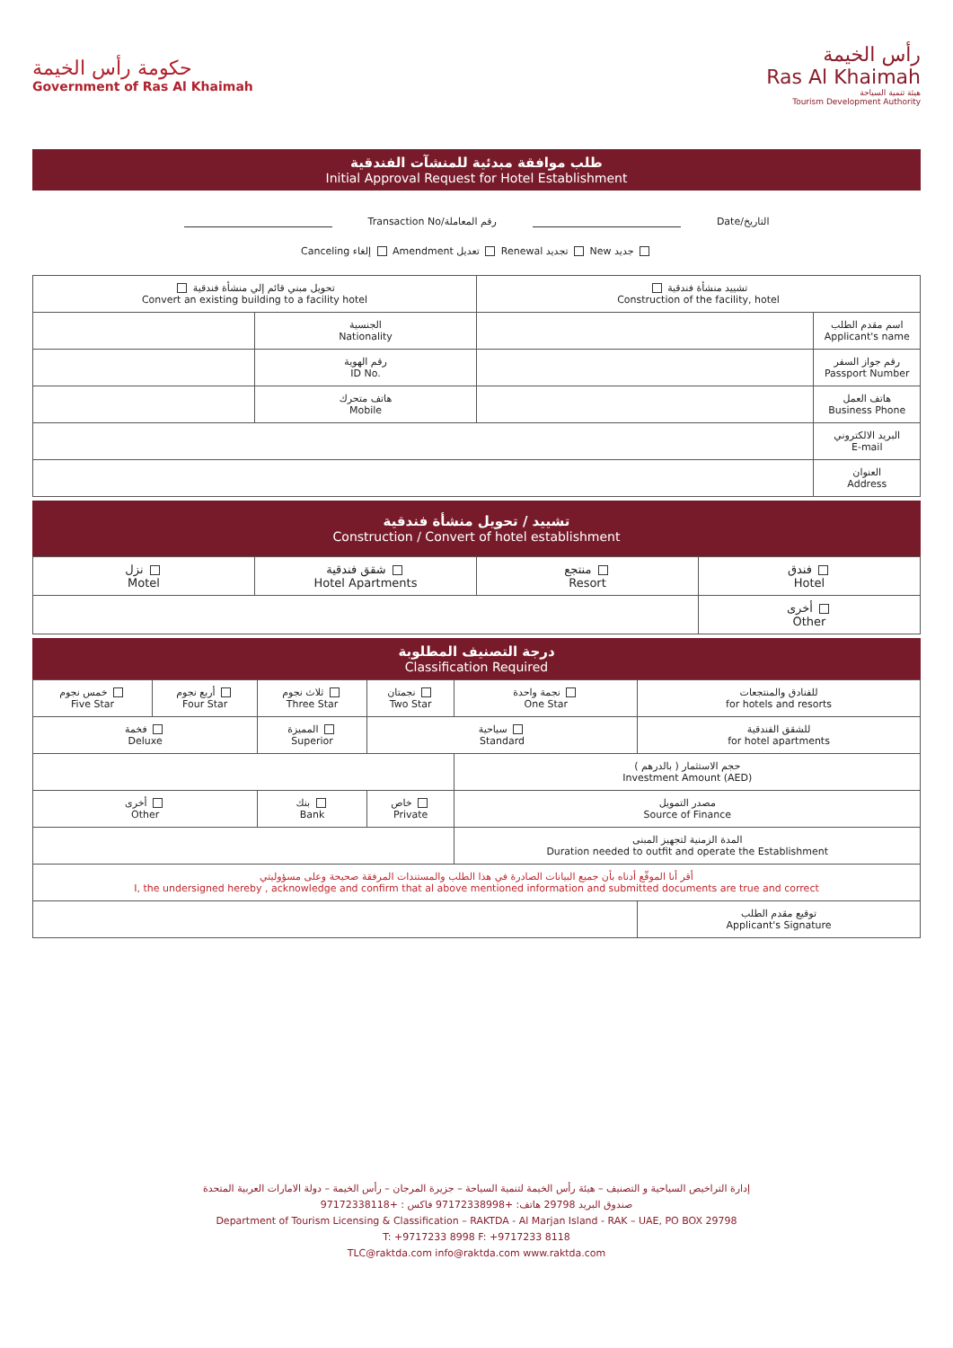حكومة رأس الخيمة
Government of Ras Al Khaimah
رأس الخيمة
Ras Al Khaimah
هيئة تنمية السياحة
Tourism Development Authority
طلب موافقة مبدئية للمنشآت الفندقية
Initial Approval Request for Hotel Establishment
Transaction No/رقم المعاملة Date/التاريخ
Canceling إلغاء Amendment تعديل Renewal تجديد New جديد
| تحويل مبني قائم إلي منشأة فندقية Convert an existing building to a facility hotel | | تشييد منشأة فندقية Construction of the facility, hotel | |
| | الجنسية Nationality | | اسم مقدم الطلب Applicant's name |
| | رقم الهوية ID No. | | رقم جواز السفر Passport Number |
| | هاتف متحرك Mobile | | هاتف العمل Business Phone |
| | | | البريد الالكتروني E-mail |
| | | | العنوان Address |
تشييد / تحويل منشأة فندقية
Construction / Convert of hotel establishment
| نزل Motel | شقق فندقية Hotel Apartments | منتجع Resort | فندق Hotel |
| | | | أخرى Other |
درجة التصنيف المطلوبة
Classification Required
| خمس نجوم Five Star | أربع نجوم Four Star | ثلاث نجوم Three Star | نجمتان Two Star | نجمة واحدة One Star | للفنادق والمنتجعات for hotels and resorts |
| فخمة Deluxe | | المميزة Superior | سياحية Standard | | للشقق الفندقية for hotel apartments |
| | | | | حجم الاستثمار ( بالدرهم ) Investment Amount (AED) | |
| أخرى Other | | بنك Bank | خاص Private | مصدر التمويل Source of Finance | |
| | | | | المدة الزمنية لتجهيز المبنى Duration needed to outfit and operate the Establishment | |
| أقر أنا الموقّع أدناه بأن جميع البيانات الصادرة في هذا الطلب والمستندات المرفقة صحيحة وعلى مسؤوليتي I, the undersigned hereby , acknowledge and confirm that al above mentioned information and submitted documents are true and correct | | | | | |
| | | | | | توقيع مقدم الطلب Applicant's Signature |
إدارة التراخيص السياحية و التصنيف – هيئة رأس الخيمة لتنمية السياحة – جزيرة المرجان – رأس الخيمة – دولة الامارات العربية المتحدة
صندوق البريد 29798 هاتف: +97172338998 فاكس : +97172338118
Department of Tourism Licensing & Classification – RAKTDA - Al Marjan Island - RAK – UAE, PO BOX 29798
T: +9717233 8998 F: +9717233 8118
TLC@raktda.com info@raktda.com www.raktda.com